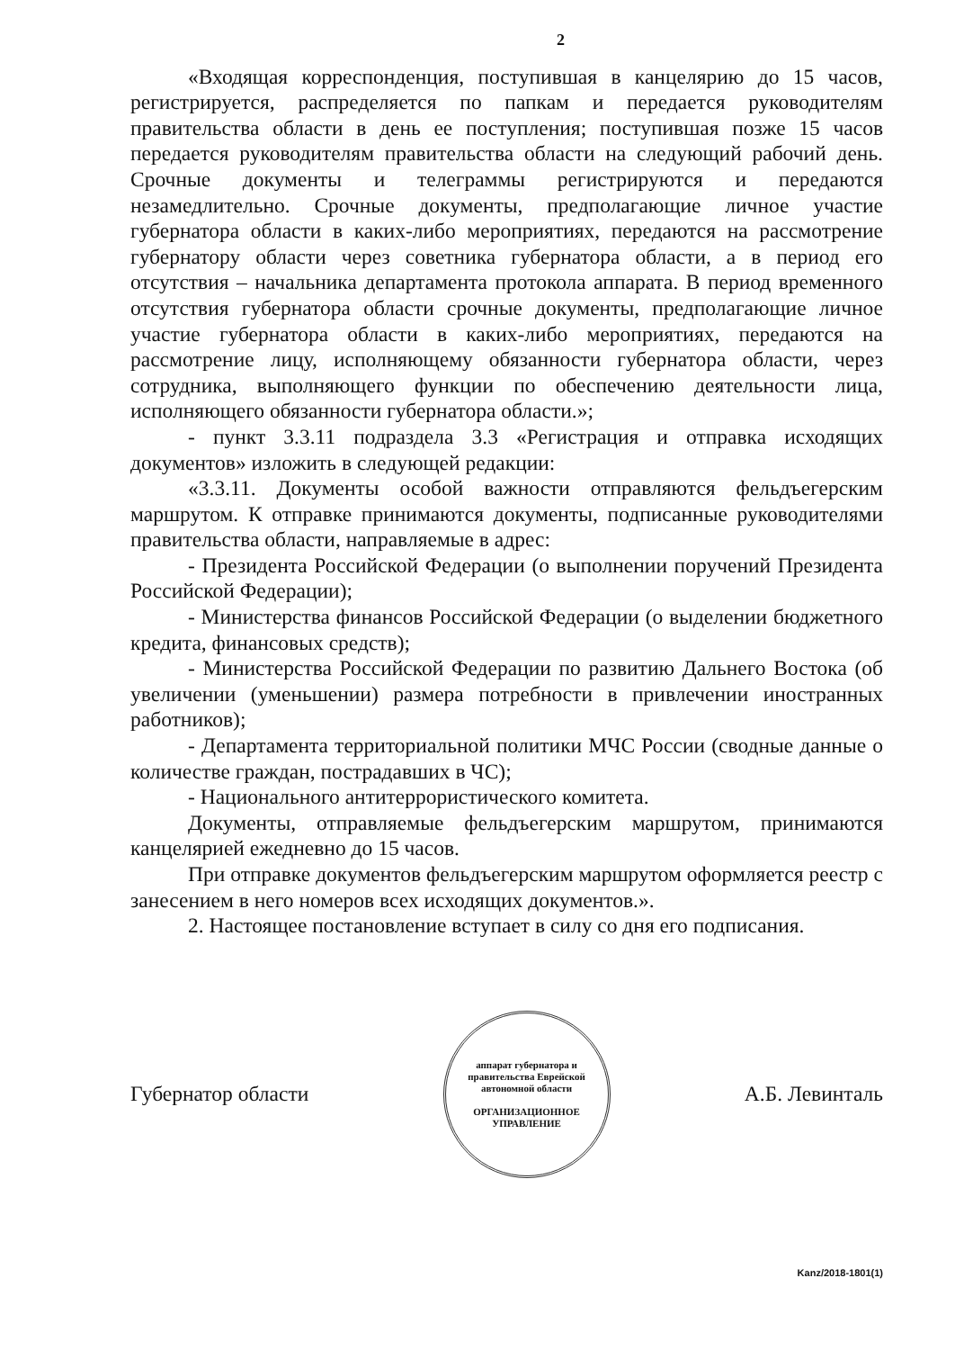2
«Входящая корреспонденция, поступившая в канцелярию до 15 часов, регистрируется, распределяется по папкам и передается руководителям правительства области в день ее поступления; поступившая позже 15 часов передается руководителям правительства области на следующий рабочий день. Срочные документы и телеграммы регистрируются и передаются незамедлительно. Срочные документы, предполагающие личное участие губернатора области в каких-либо мероприятиях, передаются на рассмотрение губернатору области через советника губернатора области, а в период его отсутствия – начальника департамента протокола аппарата. В период временного отсутствия губернатора области срочные документы, предполагающие личное участие губернатора области в каких-либо мероприятиях, передаются на рассмотрение лицу, исполняющему обязанности губернатора области, через сотрудника, выполняющего функции по обеспечению деятельности лица, исполняющего обязанности губернатора области.»;
- пункт 3.3.11 подраздела 3.3 «Регистрация и отправка исходящих документов» изложить в следующей редакции:
«3.3.11. Документы особой важности отправляются фельдъегерским маршрутом. К отправке принимаются документы, подписанные руководителями правительства области, направляемые в адрес:
- Президента Российской Федерации (о выполнении поручений Президента Российской Федерации);
- Министерства финансов Российской Федерации (о выделении бюджетного кредита, финансовых средств);
- Министерства Российской Федерации по развитию Дальнего Востока (об увеличении (уменьшении) размера потребности в привлечении иностранных работников);
- Департамента территориальной политики МЧС России (сводные данные о количестве граждан, пострадавших в ЧС);
- Национального антитеррористического комитета.
Документы, отправляемые фельдъегерским маршрутом, принимаются канцелярией ежедневно до 15 часов.
При отправке документов фельдъегерским маршрутом оформляется реестр с занесением в него номеров всех исходящих документов.».
2. Настоящее постановление вступает в силу со дня его подписания.
Губернатор области
аппарат губернатора и правительства Еврейской автономной области
ОРГАНИЗАЦИОННОЕ
УПРАВЛЕНИЕ
А.Б. Левинталь
Kanz/2018-1801(1)